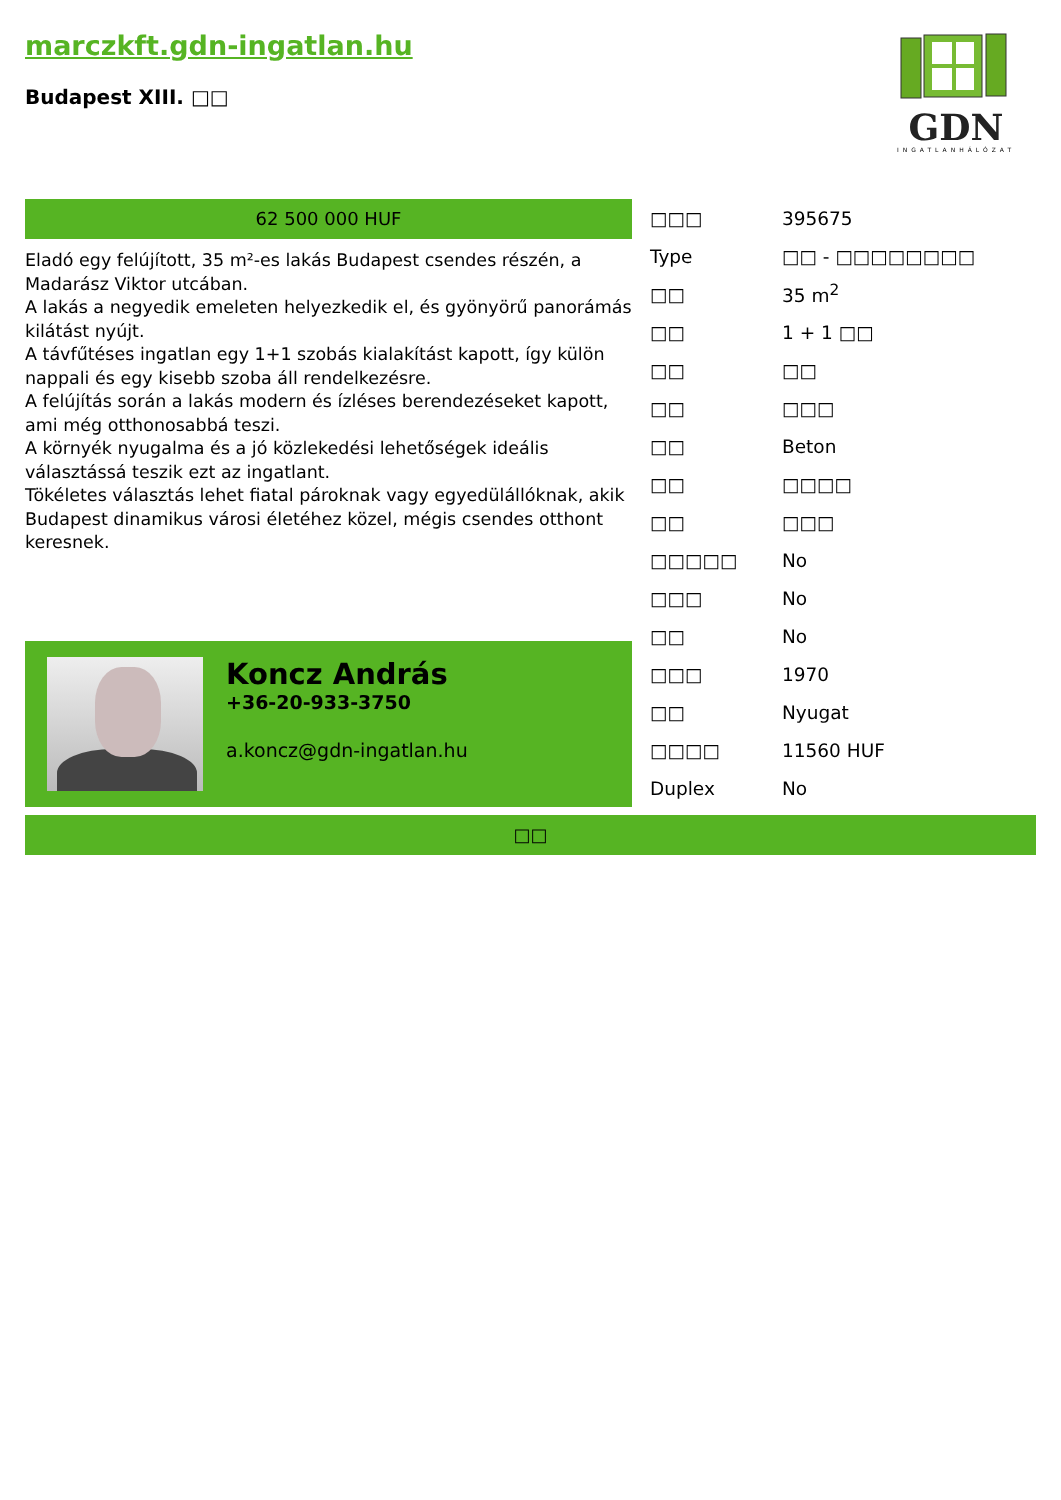marczkft.gdn-ingatlan.hu
Budapest XIII. □□
GDN
INGATLANHÁLÓZAT
62 500 000 HUF
Eladó egy felújított, 35 m²-es lakás Budapest csendes részén, a Madarász Viktor utcában.
A lakás a negyedik emeleten helyezkedik el, és gyönyörű panorámás kilátást nyújt.
A távfűtéses ingatlan egy 1+1 szobás kialakítást kapott, így külön nappali és egy kisebb szoba áll rendelkezésre.
A felújítás során a lakás modern és ízléses berendezéseket kapott, ami még otthonosabbá teszi.
A környék nyugalma és a jó közlekedési lehetőségek ideális választássá teszik ezt az ingatlant.
Tökéletes választás lehet fiatal pároknak vagy egyedülállóknak, akik Budapest dinamikus városi életéhez közel, mégis csendes otthont keresnek.
Koncz András
+36-20-933-3750
a.koncz@gdn-ingatlan.hu
| □□□ | 395675 |
| Type | □□ - □□□□□□□□ |
| □□ | 35 m<sup>2</sup> |
| □□ | 1 + 1 □□ |
| □□ | □□ |
| □□ | □□□ |
| □□ | Beton |
| □□ | □□□□ |
| □□ | □□□ |
| □□□□□ | No |
| □□□ | No |
| □□ | No |
| □□□ | 1970 |
| □□ | Nyugat |
| □□□□ | 11560 HUF |
| Duplex | No |
□□